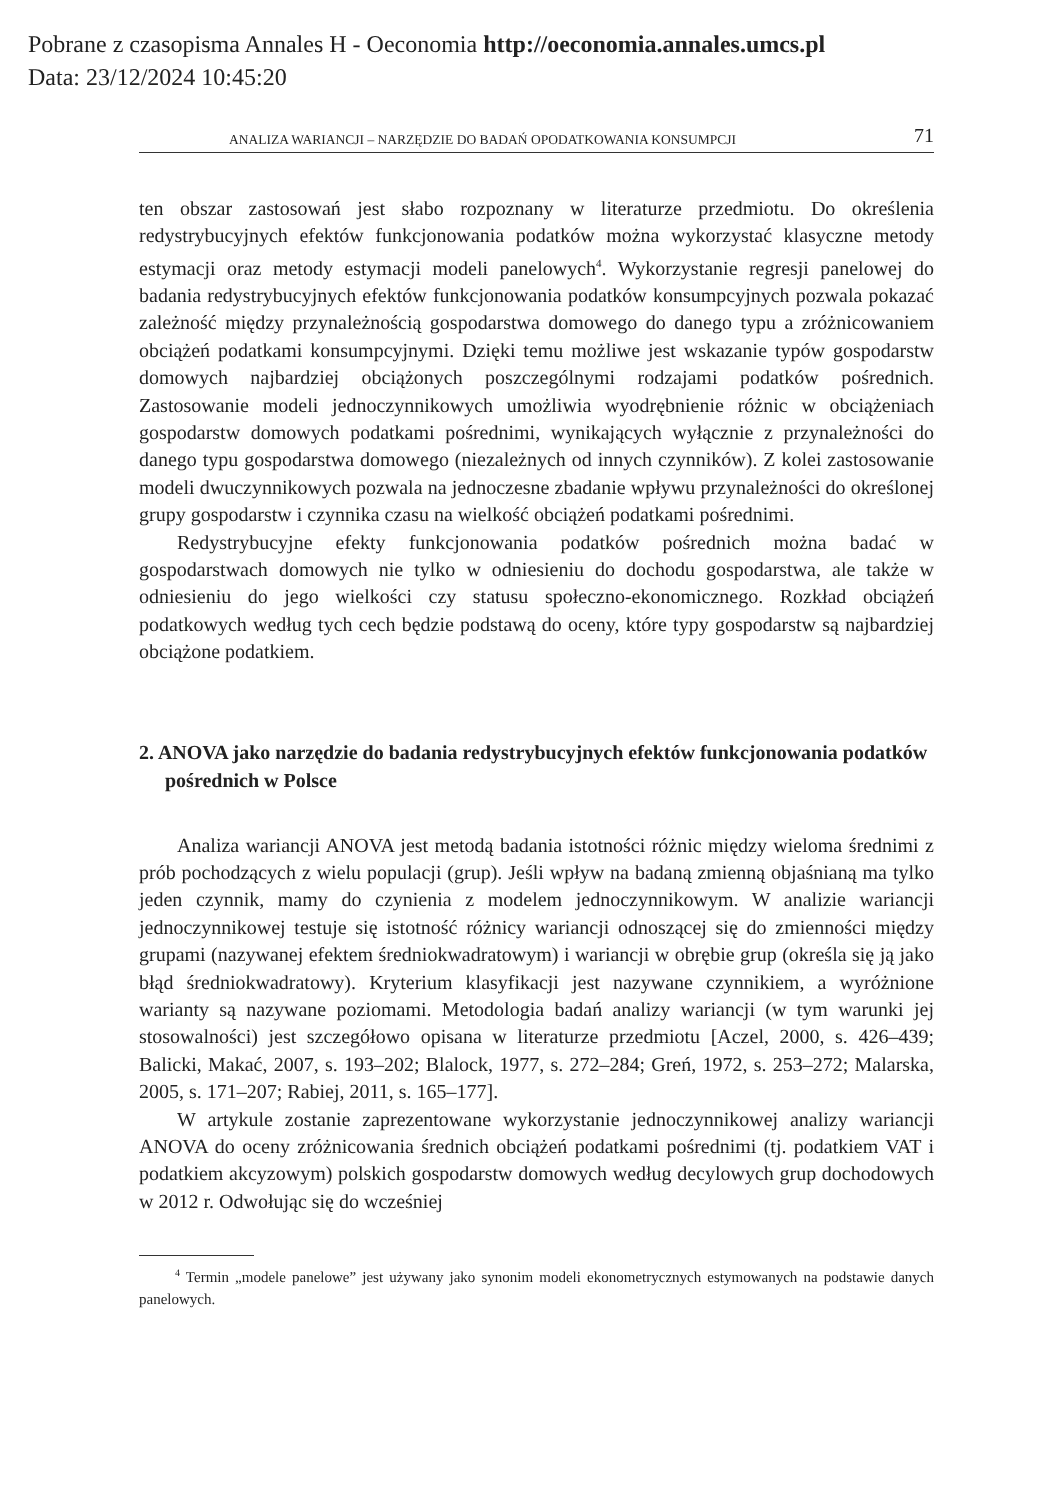Pobrane z czasopisma Annales H - Oeconomia http://oeconomia.annales.umcs.pl
Data: 23/12/2024 10:45:20
ANALIZA WARIANCJI – NARZĘDZIE DO BADAŃ OPODATKOWANIA KONSUMPCJI 71
ten obszar zastosowań jest słabo rozpoznany w literaturze przedmiotu. Do określenia redystrybucyjnych efektów funkcjonowania podatków można wykorzystać klasyczne metody estymacji oraz metody estymacji modeli panelowych<sup>4</sup>. Wykorzystanie regresji panelowej do badania redystrybucyjnych efektów funkcjonowania podatków konsumpcyjnych pozwala pokazać zależność między przynależnością gospodarstwa domowego do danego typu a zróżnicowaniem obciążeń podatkami konsumpcyjnymi. Dzięki temu możliwe jest wskazanie typów gospodarstw domowych najbardziej obciążonych poszczególnymi rodzajami podatków pośrednich. Zastosowanie modeli jednoczynnikowych umożliwia wyodrębnienie różnic w obciążeniach gospodarstw domowych podatkami pośrednimi, wynikających wyłącznie z przynależności do danego typu gospodarstwa domowego (niezależnych od innych czynników). Z kolei zastosowanie modeli dwuczynnikowych pozwala na jednoczesne zbadanie wpływu przynależności do określonej grupy gospodarstw i czynnika czasu na wielkość obciążeń podatkami pośrednimi.
Redystrybucyjne efekty funkcjonowania podatków pośrednich można badać w gospodarstwach domowych nie tylko w odniesieniu do dochodu gospodarstwa, ale także w odniesieniu do jego wielkości czy statusu społeczno-ekonomicznego. Rozkład obciążeń podatkowych według tych cech będzie podstawą do oceny, które typy gospodarstw są najbardziej obciążone podatkiem.
2. ANOVA jako narzędzie do badania redystrybucyjnych efektów funkcjonowania podatków pośrednich w Polsce
Analiza wariancji ANOVA jest metodą badania istotności różnic między wieloma średnimi z prób pochodzących z wielu populacji (grup). Jeśli wpływ na badaną zmienną objaśnianą ma tylko jeden czynnik, mamy do czynienia z modelem jednoczynnikowym. W analizie wariancji jednoczynnikowej testuje się istotność różnicy wariancji odnoszącej się do zmienności między grupami (nazywanej efektem średniokwadratowym) i wariancji w obrębie grup (określa się ją jako błąd średniokwadratowy). Kryterium klasyfikacji jest nazywane czynnikiem, a wyróżnione warianty są nazywane poziomami. Metodologia badań analizy wariancji (w tym warunki jej stosowalności) jest szczegółowo opisana w literaturze przedmiotu [Aczel, 2000, s. 426–439; Balicki, Makać, 2007, s. 193–202; Blalock, 1977, s. 272–284; Greń, 1972, s. 253–272; Malarska, 2005, s. 171–207; Rabiej, 2011, s. 165–177].
W artykule zostanie zaprezentowane wykorzystanie jednoczynnikowej analizy wariancji ANOVA do oceny zróżnicowania średnich obciążeń podatkami pośrednimi (tj. podatkiem VAT i podatkiem akcyzowym) polskich gospodarstw domowych według decylowych grup dochodowych w 2012 r. Odwołując się do wcześniej
<sup>4</sup> Termin „modele panelowe” jest używany jako synonim modeli ekonometrycznych estymowanych na podstawie danych panelowych.